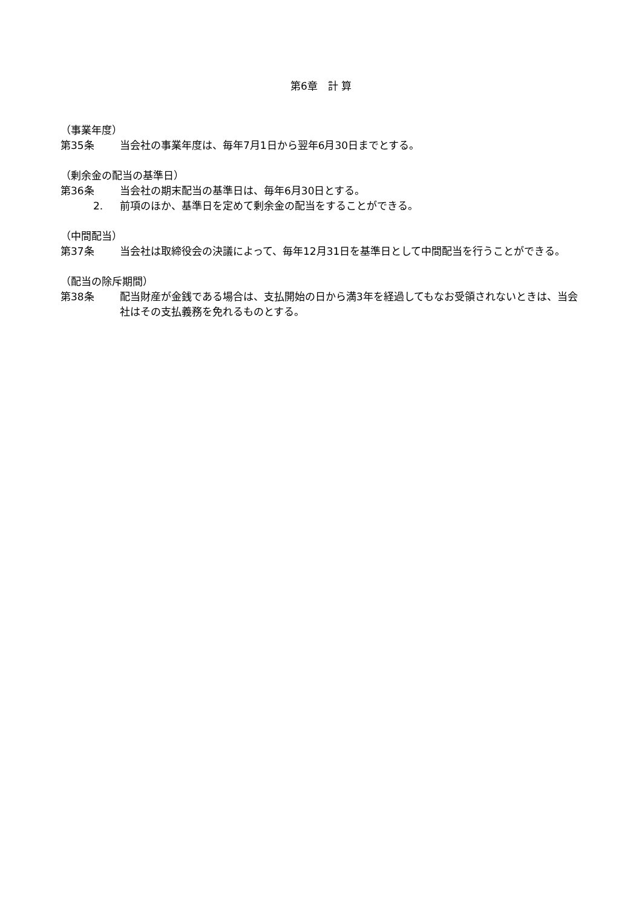第6章　計 算
（事業年度）
第35条 当会社の事業年度は、毎年7月1日から翌年6月30日までとする。
（剰余金の配当の基準日）
第36条 当会社の期末配当の基準日は、毎年6月30日とする。
2. 前項のほか、基準日を定めて剰余金の配当をすることができる。
（中間配当）
第37条 当会社は取締役会の決議によって、毎年12月31日を基準日として中間配当を行うことができる。
（配当の除斥期間）
第38条 配当財産が金銭である場合は、支払開始の日から満3年を経過してもなお受領されないときは、当会社はその支払義務を免れるものとする。